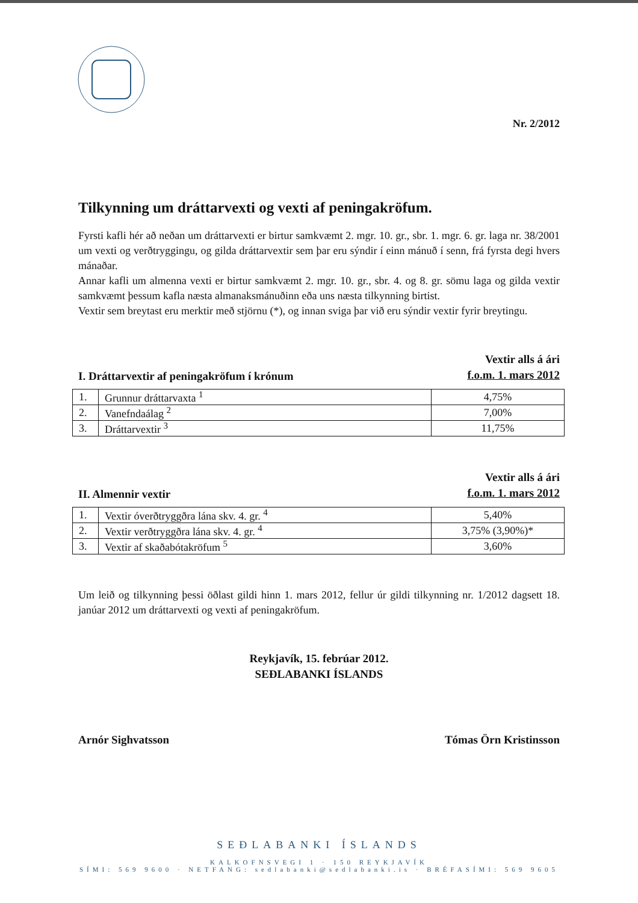Nr. 2/2012
Tilkynning um dráttarvexti og vexti af peningakröfum.
Fyrsti kafli hér að neðan um dráttarvexti er birtur samkvæmt 2. mgr. 10. gr., sbr. 1. mgr. 6. gr. laga nr. 38/2001 um vexti og verðtryggingu, og gilda dráttarvextir sem þar eru sýndir í einn mánuð í senn, frá fyrsta degi hvers mánaðar.
Annar kafli um almenna vexti er birtur samkvæmt 2. mgr. 10. gr., sbr. 4. og 8. gr. sömu laga og gilda vextir samkvæmt þessum kafla næsta almanaksmánuðinn eða uns næsta tilkynning birtist.
Vextir sem breytast eru merktir með stjörnu (*), og innan sviga þar við eru sýndir vextir fyrir breytingu.
I. Dráttarvextir af peningakröfum í krónum
Vextir alls á ári
f.o.m. 1. mars 2012
| 1. | Grunnur dráttarvaxta <sup>1</sup> | 4,75% |
| 2. | Vanefndaálag <sup>2</sup> | 7,00% |
| 3. | Dráttarvextir <sup>3</sup> | 11,75% |
II. Almennir vextir
Vextir alls á ári
f.o.m. 1. mars 2012
| 1. | Vextir óverðtryggðra lána skv. 4. gr. <sup>4</sup> | 5,40% |
| 2. | Vextir verðtryggðra lána skv. 4. gr. <sup>4</sup> | 3,75% (3,90%)* |
| 3. | Vextir af skaðabótakröfum <sup>5</sup> | 3,60% |
Um leið og tilkynning þessi öðlast gildi hinn 1. mars 2012, fellur úr gildi tilkynning nr. 1/2012 dagsett 18. janúar 2012 um dráttarvexti og vexti af peningakröfum.
Reykjavík, 15. febrúar 2012.
SEÐLABANKI ÍSLANDS
Arnór Sighvatsson Tómas Örn Kristinsson
SEÐLABANKI ÍSLANDS
KALKOFNSVEGI 1 · 150 REYKJAVÍK
SÍMI: 569 9600 · NETFANG: sedlabanki@sedlabanki.is · BRÉFASÍMI: 569 9605